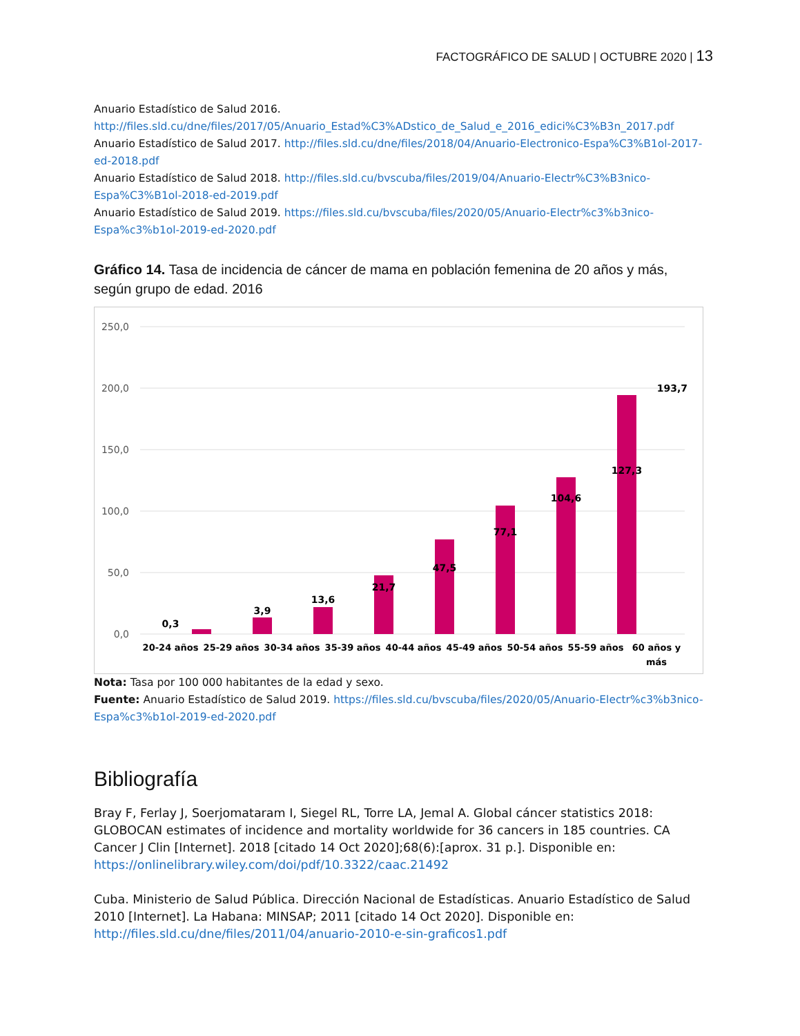FACTOGRÁFICO DE SALUD | OCTUBRE 2020 | 13
Anuario Estadístico de Salud 2016.
http://files.sld.cu/dne/files/2017/05/Anuario_Estad%C3%ADstico_de_Salud_e_2016_edici%C3%B3n_2017.pdf
Anuario Estadístico de Salud 2017. http://files.sld.cu/dne/files/2018/04/Anuario-Electronico-Espa%C3%B1ol-2017-ed-2018.pdf
Anuario Estadístico de Salud 2018. http://files.sld.cu/bvscuba/files/2019/04/Anuario-Electr%C3%B3nico-Espa%C3%B1ol-2018-ed-2019.pdf
Anuario Estadístico de Salud 2019. https://files.sld.cu/bvscuba/files/2020/05/Anuario-Electr%c3%b3nico-Espa%c3%b1ol-2019-ed-2020.pdf
Gráfico 14. Tasa de incidencia de cáncer de mama en población femenina de 20 años y más, según grupo de edad. 2016
250,0
200,0
150,0
100,0
50,0
0,0
0,3
3,9
13,6
21,7
47,5
77,1
104,6
127,3
193,7
20-24 años
25-29 años
30-34 años
35-39 años
40-44 años
45-49 años
50-54 años
55-59 años
60 años y
más
Nota: Tasa por 100 000 habitantes de la edad y sexo.
Fuente: Anuario Estadístico de Salud 2019. https://files.sld.cu/bvscuba/files/2020/05/Anuario-Electr%c3%b3nico-Espa%c3%b1ol-2019-ed-2020.pdf
Bibliografía
Bray F, Ferlay J, Soerjomataram I, Siegel RL, Torre LA, Jemal A. Global cáncer statistics 2018: GLOBOCAN estimates of incidence and mortality worldwide for 36 cancers in 185 countries. CA Cancer J Clin [Internet]. 2018 [citado 14 Oct 2020];68(6):[aprox. 31 p.]. Disponible en: https://onlinelibrary.wiley.com/doi/pdf/10.3322/caac.21492
Cuba. Ministerio de Salud Pública. Dirección Nacional de Estadísticas. Anuario Estadístico de Salud 2010 [Internet]. La Habana: MINSAP; 2011 [citado 14 Oct 2020]. Disponible en: http://files.sld.cu/dne/files/2011/04/anuario-2010-e-sin-graficos1.pdf